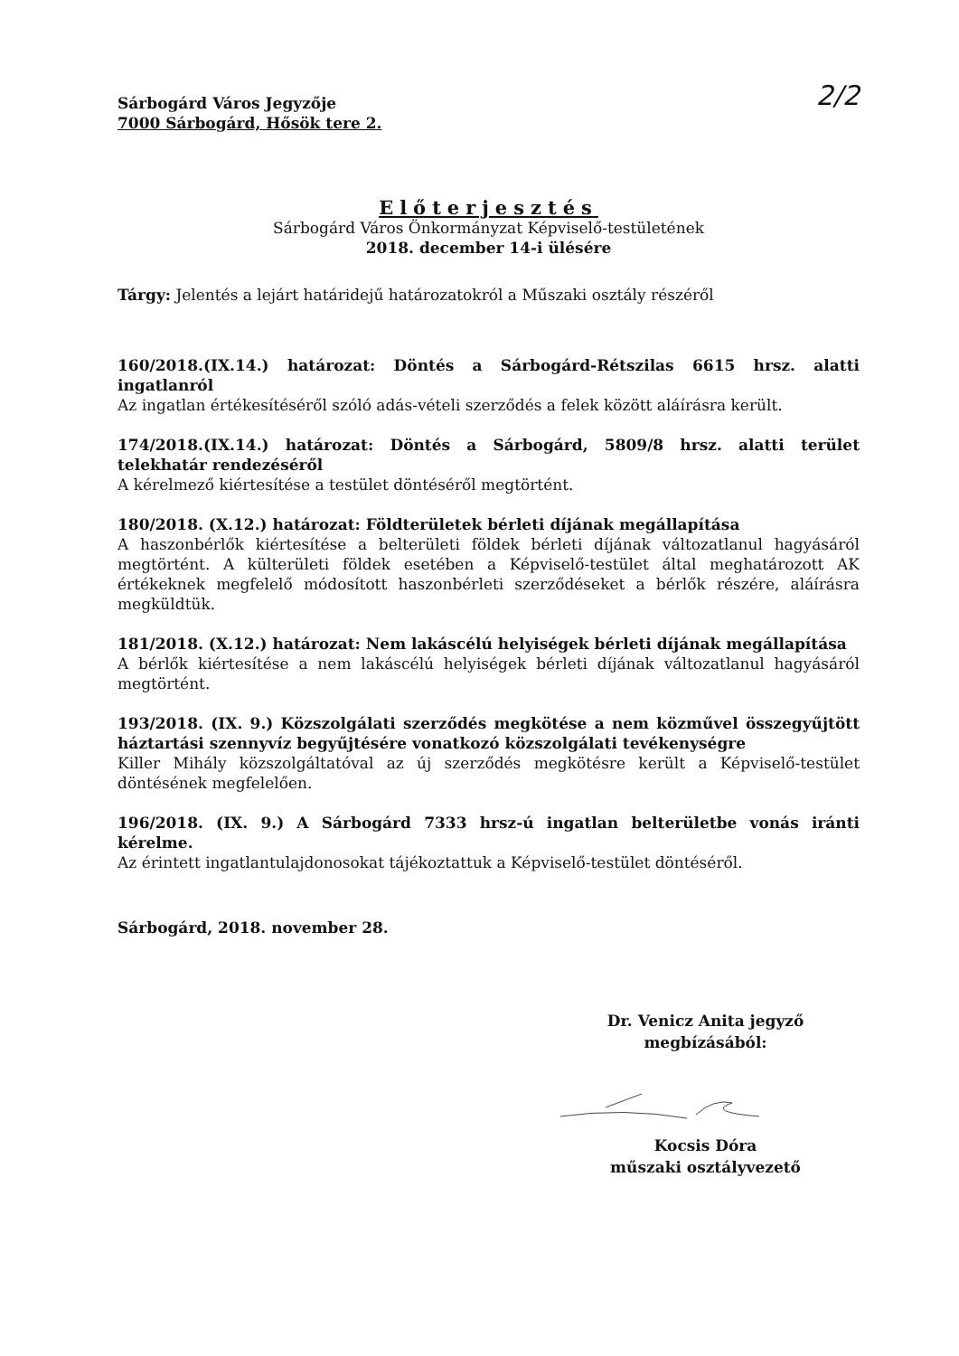2/2
Sárbogárd Város Jegyzője
7000 Sárbogárd, Hősök tere 2.
Előterjesztés
Sárbogárd Város Önkormányzat Képviselő-testületének
2018. december 14-i ülésére
Tárgy: Jelentés a lejárt határidejű határozatokról a Műszaki osztály részéről
160/2018.(IX.14.) határozat: Döntés a Sárbogárd-Rétszilas 6615 hrsz. alatti ingatlanról
Az ingatlan értékesítéséről szóló adás-vételi szerződés a felek között aláírásra került.
174/2018.(IX.14.) határozat: Döntés a Sárbogárd, 5809/8 hrsz. alatti terület telekhatár rendezéséről
A kérelmező kiértesítése a testület döntéséről megtörtént.
180/2018. (X.12.) határozat: Földterületek bérleti díjának megállapítása
A haszonbérlők kiértesítése a belterületi földek bérleti díjának változatlanul hagyásáról megtörtént. A külterületi földek esetében a Képviselő-testület által meghatározott AK értékeknek megfelelő módosított haszonbérleti szerződéseket a bérlők részére, aláírásra megküldtük.
181/2018. (X.12.) határozat: Nem lakáscélú helyiségek bérleti díjának megállapítása
A bérlők kiértesítése a nem lakáscélú helyiségek bérleti díjának változatlanul hagyásáról megtörtént.
193/2018. (IX. 9.) Közszolgálati szerződés megkötése a nem közművel összegyűjtött háztartási szennyvíz begyűjtésére vonatkozó közszolgálati tevékenységre
Killer Mihály közszolgáltatóval az új szerződés megkötésre került a Képviselő-testület döntésének megfelelően.
196/2018. (IX. 9.) A Sárbogárd 7333 hrsz-ú ingatlan belterületbe vonás iránti kérelme.
Az érintett ingatlantulajdonosokat tájékoztattuk a Képviselő-testület döntéséről.
Sárbogárd, 2018. november 28.
Dr. Venicz Anita jegyző
megbízásából:
Kocsis Dóra
műszaki osztályvezető